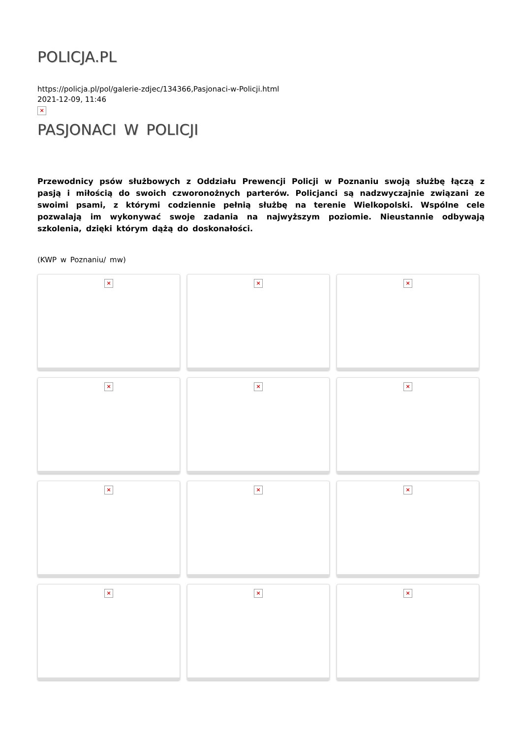POLICJA.PL
https://policja.pl/pol/galerie-zdjec/134366,Pasjonaci-w-Policji.html
2021-12-09, 11:46
×
PASJONACI W POLICJI
Przewodnicy psów służbowych z Oddziału Prewencji Policji w Poznaniu swoją służbę łączą z pasją i miłością do swoich czworonożnych parterów. Policjanci są nadzwyczajnie związani ze swoimi psami, z którymi codziennie pełnią służbę na terenie Wielkopolski. Wspólne cele pozwalają im wykonywać swoje zadania na najwyższym poziomie. Nieustannie odbywają szkolenia, dzięki którym dążą do doskonałości.
(KWP w Poznaniu/ mw)
×
×
×
×
×
×
×
×
×
×
×
×